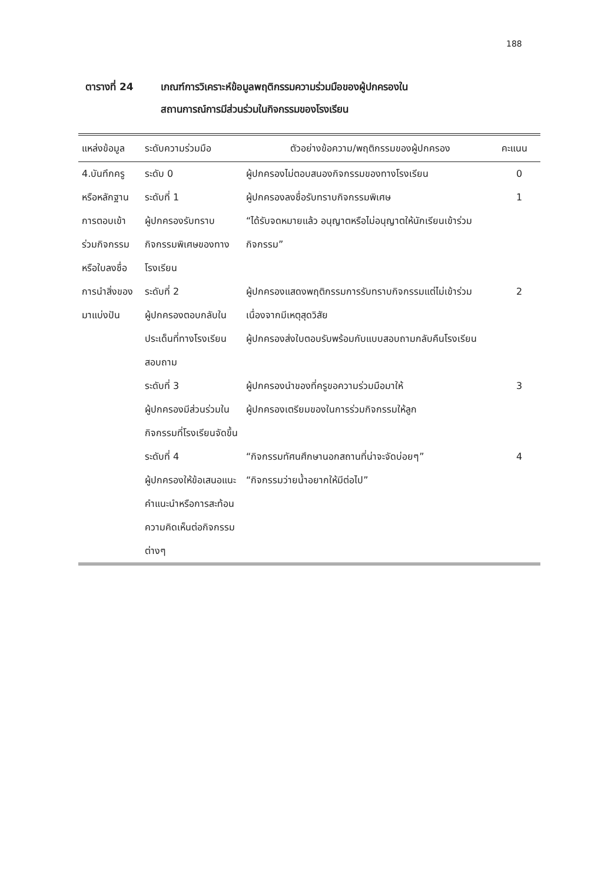188
ตารางที่ 24 เกณฑ์การวิเคราะห์ข้อมูลพฤติกรรมความร่วมมือของผู้ปกครองใน
สถานการณ์การมีส่วนร่วมในกิจกรรมของโรงเรียน
| แหล่งข้อมูล | ระดับความร่วมมือ | ตัวอย่างข้อความ/พฤติกรรมของผู้ปกครอง | คะแนน |
| --- | --- | --- | --- |
| 4.บันทึกครู หรือหลักฐานการตอบเข้าร่วมกิจกรรมหรือใบลงชื่อการนำสิ่งของมาแบ่งปัน | ระดับ 0 | ผู้ปกครองไม่ตอบสนองกิจกรรมของทางโรงเรียน | 0 |
| | ระดับที่ 1 ผู้ปกครองรับทราบกิจกรรมพิเศษของทางโรงเรียน | ผู้ปกครองลงชื่อรับทราบกิจกรรมพิเศษ “ได้รับจดหมายแล้ว อนุญาตหรือไม่อนุญาตให้นักเรียนเข้าร่วมกิจกรรม” | 1 |
| | ระดับที่ 2 ผู้ปกครองตอบกลับในประเด็นที่ทางโรงเรียนสอบถาม | ผู้ปกครองแสดงพฤติกรรมการรับทราบกิจกรรมแต่ไม่เข้าร่วมเนื่องจากมีเหตุสุดวิสัย ผู้ปกครองส่งใบตอบรับพร้อมกับแบบสอบถามกลับคืนโรงเรียน | 2 |
| | ระดับที่ 3 ผู้ปกครองมีส่วนร่วมในกิจกรรมที่โรงเรียนจัดขึ้น | ผู้ปกครองนำของที่ครูขอความร่วมมือมาให้ ผู้ปกครองเตรียมของในการร่วมกิจกรรมให้ลูก | 3 |
| | ระดับที่ 4 ผู้ปกครองให้ข้อเสนอแนะคำแนะนำหรือการสะท้อนความคิดเห็นต่อกิจกรรมต่างๆ | “กิจกรรมทัศนศึกษานอกสถานที่น่าจะจัดบ่อยๆ” “กิจกรรมว่ายน้ำอยากให้มีต่อไป” | 4 |